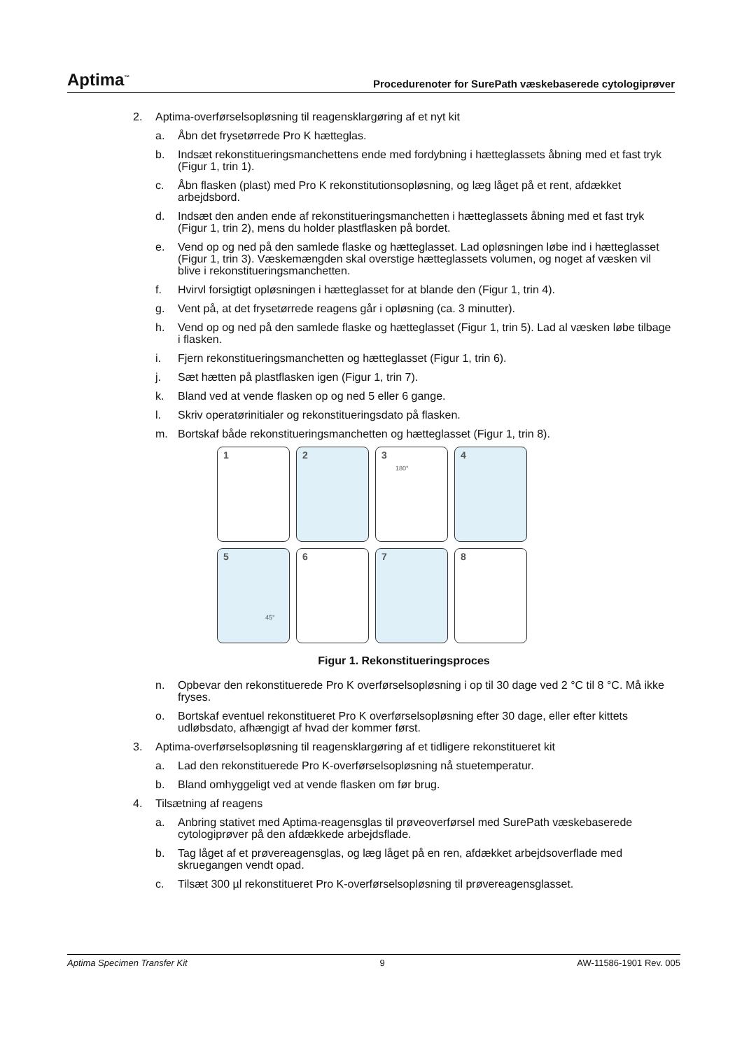Aptima<sup>™</sup> Procedurenoter for SurePath væskebaserede cytologiprøver
2. Aptima-overførselsopløsning til reagensklargøring af et nyt kit
a. Åbn det frysetørrede Pro K hætteglas.
b. Indsæt rekonstitueringsmanchettens ende med fordybning i hætteglassets åbning med et fast tryk (Figur 1, trin 1).
c. Åbn flasken (plast) med Pro K rekonstitutionsopløsning, og læg låget på et rent, afdækket arbejdsbord.
d. Indsæt den anden ende af rekonstitueringsmanchetten i hætteglassets åbning med et fast tryk (Figur 1, trin 2), mens du holder plastflasken på bordet.
e. Vend op og ned på den samlede flaske og hætteglasset. Lad opløsningen løbe ind i hætteglasset (Figur 1, trin 3). Væskemængden skal overstige hætteglassets volumen, og noget af væsken vil blive i rekonstitueringsmanchetten.
f. Hvirvl forsigtigt opløsningen i hætteglasset for at blande den (Figur 1, trin 4).
g. Vent på, at det frysetørrede reagens går i opløsning (ca. 3 minutter).
h. Vend op og ned på den samlede flaske og hætteglasset (Figur 1, trin 5). Lad al væsken løbe tilbage i flasken.
i. Fjern rekonstitueringsmanchetten og hætteglasset (Figur 1, trin 6).
j. Sæt hætten på plastflasken igen (Figur 1, trin 7).
k. Bland ved at vende flasken op og ned 5 eller 6 gange.
l. Skriv operatørinitialer og rekonstitueringsdato på flasken.
m. Bortskaf både rekonstitueringsmanchetten og hætteglasset (Figur 1, trin 8).
1
2
3
180°
4
5
45°
6
7
8
Figur 1. Rekonstitueringsproces
n. Opbevar den rekonstituerede Pro K overførselsopløsning i op til 30 dage ved 2 °C til 8 °C. Må ikke fryses.
o. Bortskaf eventuel rekonstitueret Pro K overførselsopløsning efter 30 dage, eller efter kittets udløbsdato, afhængigt af hvad der kommer først.
3. Aptima-overførselsopløsning til reagensklargøring af et tidligere rekonstitueret kit
a. Lad den rekonstituerede Pro K-overførselsopløsning nå stuetemperatur.
b. Bland omhyggeligt ved at vende flasken om før brug.
4. Tilsætning af reagens
a. Anbring stativet med Aptima-reagensglas til prøveoverførsel med SurePath væskebaserede cytologiprøver på den afdækkede arbejdsflade.
b. Tag låget af et prøvereagensglas, og læg låget på en ren, afdækket arbejdsoverflade med skruegangen vendt opad.
c. Tilsæt 300 µl rekonstitueret Pro K-overførselsopløsning til prøvereagensglasset.
Aptima Specimen Transfer Kit 9 AW-11586-1901 Rev. 005